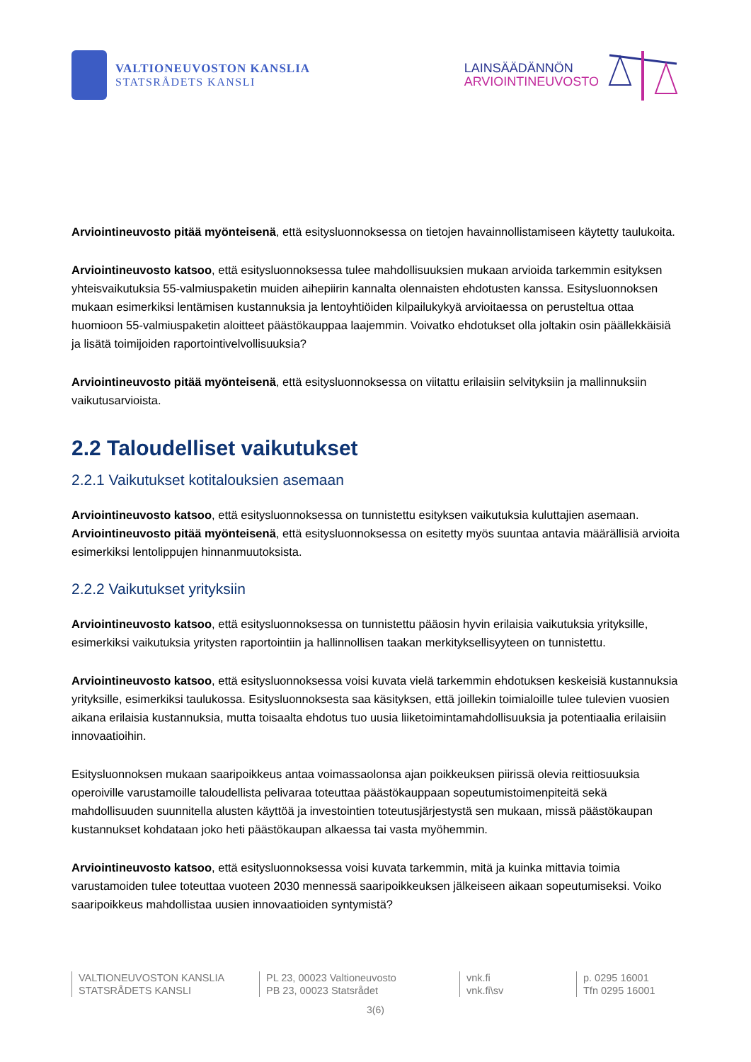VALTIONEUVOSTON KANSLIA
STATSRÅDETS KANSLI
LAINSÄÄDÄNNÖN
ARVIOINTINEUVOSTO
Arviointineuvosto pitää myönteisenä, että esitysluonnoksessa on tietojen havainnollistamiseen käytetty taulukoita.
Arviointineuvosto katsoo, että esitysluonnoksessa tulee mahdollisuuksien mukaan arvioida tarkemmin esityksen yhteisvaikutuksia 55-valmiuspaketin muiden aihepiirin kannalta olennaisten ehdotusten kanssa. Esitysluonnoksen mukaan esimerkiksi lentämisen kustannuksia ja lentoyhtiöiden kilpailukykyä arvioitaessa on perusteltua ottaa huomioon 55-valmiuspaketin aloitteet päästökauppaa laajemmin. Voivatko ehdotukset olla joltakin osin päällekkäisiä ja lisätä toimijoiden raportointivelvollisuuksia?
Arviointineuvosto pitää myönteisenä, että esitysluonnoksessa on viitattu erilaisiin selvityksiin ja mallinnuksiin vaikutusarvioista.
2.2 Taloudelliset vaikutukset
2.2.1 Vaikutukset kotitalouksien asemaan
Arviointineuvosto katsoo, että esitysluonnoksessa on tunnistettu esityksen vaikutuksia kuluttajien asemaan. Arviointineuvosto pitää myönteisenä, että esitysluonnoksessa on esitetty myös suuntaa antavia määrällisiä arvioita esimerkiksi lentolippujen hinnanmuutoksista.
2.2.2 Vaikutukset yrityksiin
Arviointineuvosto katsoo, että esitysluonnoksessa on tunnistettu pääosin hyvin erilaisia vaikutuksia yrityksille, esimerkiksi vaikutuksia yritysten raportointiin ja hallinnollisen taakan merkityksellisyyteen on tunnistettu.
Arviointineuvosto katsoo, että esitysluonnoksessa voisi kuvata vielä tarkemmin ehdotuksen keskeisiä kustannuksia yrityksille, esimerkiksi taulukossa. Esitysluonnoksesta saa käsityksen, että joillekin toimialoille tulee tulevien vuosien aikana erilaisia kustannuksia, mutta toisaalta ehdotus tuo uusia liiketoimintamahdollisuuksia ja potentiaalia erilaisiin innovaatioihin.
Esitysluonnoksen mukaan saaripoikkeus antaa voimassaolonsa ajan poikkeuksen piirissä olevia reittiosuuksia operoiville varustamoille taloudellista pelivaraa toteuttaa päästökauppaan sopeutumistoimenpiteitä sekä mahdollisuuden suunnitella alusten käyttöä ja investointien toteutusjärjestystä sen mukaan, missä päästökaupan kustannukset kohdataan joko heti päästökaupan alkaessa tai vasta myöhemmin.
Arviointineuvosto katsoo, että esitysluonnoksessa voisi kuvata tarkemmin, mitä ja kuinka mittavia toimia varustamoiden tulee toteuttaa vuoteen 2030 mennessä saaripoikkeuksen jälkeiseen aikaan sopeutumiseksi. Voiko saaripoikkeus mahdollistaa uusien innovaatioiden syntymistä?
VALTIONEUVOSTON KANSLIA
STATSRÅDETS KANSLI
PL 23, 00023 Valtioneuvosto
PB 23, 00023 Statsrådet
vnk.fi
vnk.fi\sv
p. 0295 16001
Tfn 0295 16001
3(6)